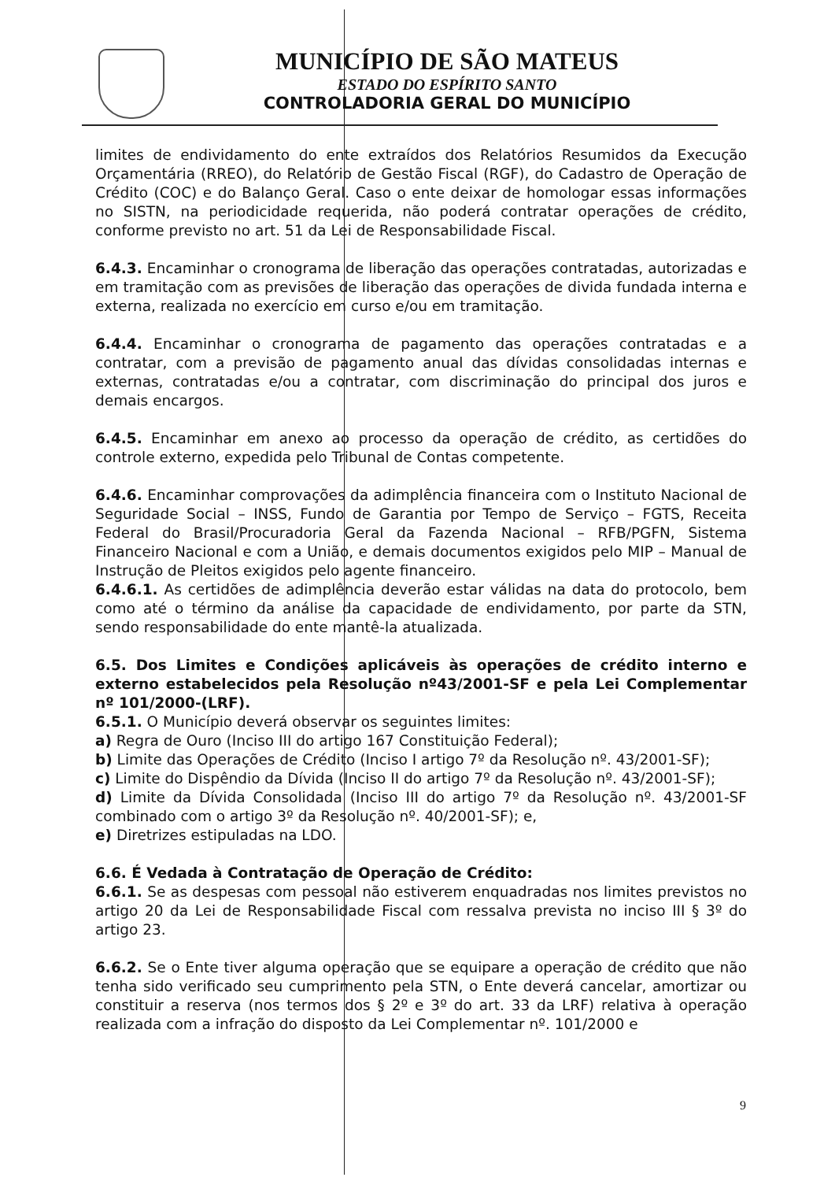MUNICÍPIO DE SÃO MATEUS
ESTADO DO ESPÍRITO SANTO
CONTROLADORIA GERAL DO MUNICÍPIO
limites de endividamento do ente extraídos dos Relatórios Resumidos da Execução Orçamentária (RREO), do Relatório de Gestão Fiscal (RGF), do Cadastro de Operação de Crédito (COC) e do Balanço Geral. Caso o ente deixar de homologar essas informações no SISTN, na periodicidade requerida, não poderá contratar operações de crédito, conforme previsto no art. 51 da Lei de Responsabilidade Fiscal.
6.4.3. Encaminhar o cronograma de liberação das operações contratadas, autorizadas e em tramitação com as previsões de liberação das operações de divida fundada interna e externa, realizada no exercício em curso e/ou em tramitação.
6.4.4. Encaminhar o cronograma de pagamento das operações contratadas e a contratar, com a previsão de pagamento anual das dívidas consolidadas internas e externas, contratadas e/ou a contratar, com discriminação do principal dos juros e demais encargos.
6.4.5. Encaminhar em anexo ao processo da operação de crédito, as certidões do controle externo, expedida pelo Tribunal de Contas competente.
6.4.6. Encaminhar comprovações da adimplência financeira com o Instituto Nacional de Seguridade Social – INSS, Fundo de Garantia por Tempo de Serviço – FGTS, Receita Federal do Brasil/Procuradoria Geral da Fazenda Nacional – RFB/PGFN, Sistema Financeiro Nacional e com a União, e demais documentos exigidos pelo MIP – Manual de Instrução de Pleitos exigidos pelo agente financeiro.
6.4.6.1. As certidões de adimplência deverão estar válidas na data do protocolo, bem como até o término da análise da capacidade de endividamento, por parte da STN, sendo responsabilidade do ente mantê-la atualizada.
6.5. Dos Limites e Condições aplicáveis às operações de crédito interno e externo estabelecidos pela Resolução nº43/2001-SF e pela Lei Complementar nº 101/2000-(LRF).
6.5.1. O Município deverá observar os seguintes limites:
a) Regra de Ouro (Inciso III do artigo 167 Constituição Federal);
b) Limite das Operações de Crédito (Inciso I artigo 7º da Resolução nº. 43/2001-SF);
c) Limite do Dispêndio da Dívida (Inciso II do artigo 7º da Resolução nº. 43/2001-SF);
d) Limite da Dívida Consolidada (Inciso III do artigo 7º da Resolução nº. 43/2001-SF combinado com o artigo 3º da Resolução nº. 40/2001-SF); e,
e) Diretrizes estipuladas na LDO.
6.6. É Vedada à Contratação de Operação de Crédito:
6.6.1. Se as despesas com pessoal não estiverem enquadradas nos limites previstos no artigo 20 da Lei de Responsabilidade Fiscal com ressalva prevista no inciso III § 3º do artigo 23.
6.6.2. Se o Ente tiver alguma operação que se equipare a operação de crédito que não tenha sido verificado seu cumprimento pela STN, o Ente deverá cancelar, amortizar ou constituir a reserva (nos termos dos § 2º e 3º do art. 33 da LRF) relativa à operação realizada com a infração do disposto da Lei Complementar nº. 101/2000 e
9